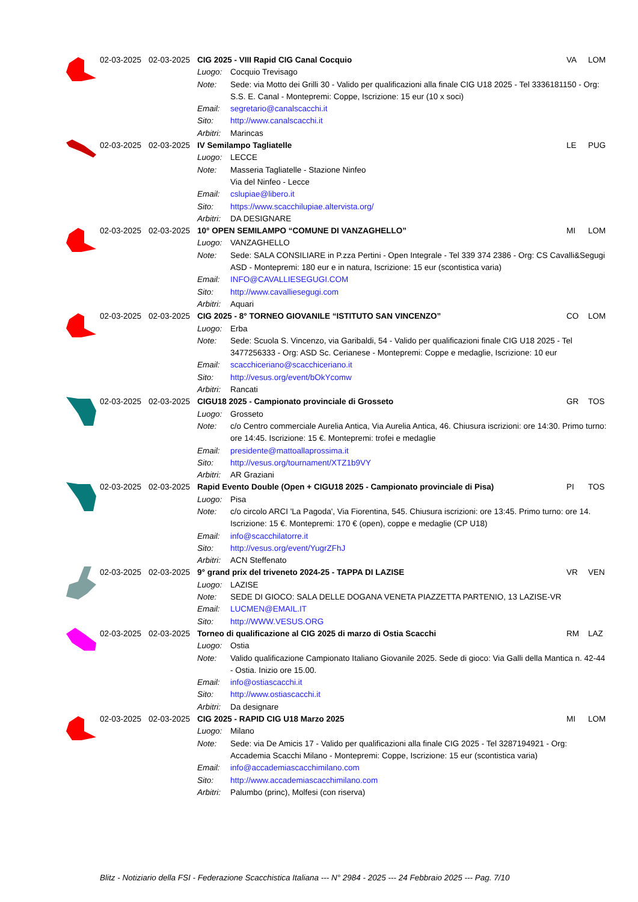| | 02-03-2025 | 02-03-2025 | CIG 2025 - VIII Rapid CIG Canal Cocquio | | VA | LOM |
| | | | Luogo: | Cocquio Trevisago | | |
| | | | Note: | Sede: via Motto dei Grilli 30 - Valido per qualificazioni alla finale CIG U18 2025 - Tel 3336181150 - Org: S.S. E. Canal - Montepremi: Coppe, Iscrizione: 15 eur (10 x soci) | | |
| | | | Email: | segretario@canalscacchi.it | | |
| | | | Sito: | http://www.canalscacchi.it | | |
| | | | Arbitri: | Marincas | | |
| | 02-03-2025 | 02-03-2025 | IV Semilampo Tagliatelle | | LE | PUG |
| | | | Luogo: | LECCE | | |
| | | | Note: | Masseria Tagliatelle - Stazione Ninfeo Via del Ninfeo - Lecce | | |
| | | | Email: | cslupiae@libero.it | | |
| | | | Sito: | https://www.scacchilupiae.altervista.org/ | | |
| | | | Arbitri: | DA DESIGNARE | | |
| | 02-03-2025 | 02-03-2025 | 10° OPEN SEMILAMPO “COMUNE DI VANZAGHELLO” | | MI | LOM |
| | | | Luogo: | VANZAGHELLO | | |
| | | | Note: | Sede: SALA CONSILIARE in P.zza Pertini - Open Integrale - Tel 339 374 2386 - Org: CS Cavalli&Segugi ASD - Montepremi: 180 eur e in natura, Iscrizione: 15 eur (scontistica varia) | | |
| | | | Email: | INFO@CAVALLIESEGUGI.COM | | |
| | | | Sito: | http://www.cavalliesegugi.com | | |
| | | | Arbitri: | Aquari | | |
| | 02-03-2025 | 02-03-2025 | CIG 2025 - 8° TORNEO GIOVANILE “ISTITUTO SAN VINCENZO” | | CO | LOM |
| | | | Luogo: | Erba | | |
| | | | Note: | Sede: Scuola S. Vincenzo, via Garibaldi, 54 - Valido per qualificazioni finale CIG U18 2025 - Tel 3477256333 - Org: ASD Sc. Cerianese - Montepremi: Coppe e medaglie, Iscrizione: 10 eur | | |
| | | | Email: | scacchiceriano@scacchiceriano.it | | |
| | | | Sito: | http://vesus.org/event/bOkYcomw | | |
| | | | Arbitri: | Rancati | | |
| | 02-03-2025 | 02-03-2025 | CIGU18 2025 - Campionato provinciale di Grosseto | | GR | TOS |
| | | | Luogo: | Grosseto | | |
| | | | Note: | c/o Centro commerciale Aurelia Antica, Via Aurelia Antica, 46. Chiusura iscrizioni: ore 14:30. Primo turno: ore 14:45. Iscrizione: 15 €. Montepremi: trofei e medaglie | | |
| | | | Email: | presidente@mattoallaprossima.it | | |
| | | | Sito: | http://vesus.org/tournament/XTZ1b9VY | | |
| | | | Arbitri: | AR Graziani | | |
| | 02-03-2025 | 02-03-2025 | Rapid Evento Double (Open + CIGU18 2025 - Campionato provinciale di Pisa) | | PI | TOS |
| | | | Luogo: | Pisa | | |
| | | | Note: | c/o circolo ARCI 'La Pagoda', Via Fiorentina, 545. Chiusura iscrizioni: ore 13:45. Primo turno: ore 14. Iscrizione: 15 €. Montepremi: 170 € (open), coppe e medaglie (CP U18) | | |
| | | | Email: | info@scacchilatorre.it | | |
| | | | Sito: | http://vesus.org/event/YugrZFhJ | | |
| | | | Arbitri: | ACN Steffenato | | |
| | 02-03-2025 | 02-03-2025 | 9° grand prix del triveneto 2024-25 - TAPPA DI LAZISE | | VR | VEN |
| | | | Luogo: | LAZISE | | |
| | | | Note: | SEDE DI GIOCO: SALA DELLE DOGANA VENETA PIAZZETTA PARTENIO, 13 LAZISE-VR | | |
| | | | Email: | LUCMEN@EMAIL.IT | | |
| | | | Sito: | http://WWW.VESUS.ORG | | |
| | 02-03-2025 | 02-03-2025 | Torneo di qualificazione al CIG 2025 di marzo di Ostia Scacchi | | RM | LAZ |
| | | | Luogo: | Ostia | | |
| | | | Note: | Valido qualificazione Campionato Italiano Giovanile 2025. Sede di gioco: Via Galli della Mantica n. 42-44 - Ostia. Inizio ore 15.00. | | |
| | | | Email: | info@ostiascacchi.it | | |
| | | | Sito: | http://www.ostiascacchi.it | | |
| | | | Arbitri: | Da designare | | |
| | 02-03-2025 | 02-03-2025 | CIG 2025 - RAPID CIG U18 Marzo 2025 | | MI | LOM |
| | | | Luogo: | Milano | | |
| | | | Note: | Sede: via De Amicis 17 - Valido per qualificazioni alla finale CIG 2025 - Tel 3287194921 - Org: Accademia Scacchi Milano - Montepremi: Coppe, Iscrizione: 15 eur (scontistica varia) | | |
| | | | Email: | info@accademiascacchimilano.com | | |
| | | | Sito: | http://www.accademiascacchimilano.com | | |
| | | | Arbitri: | Palumbo (princ), Molfesi (con riserva) | | |
Blitz - Notiziario della FSI - Federazione Scacchistica Italiana --- N° 2984 - 2025 --- 24 Febbraio 2025 --- Pag. 7/10